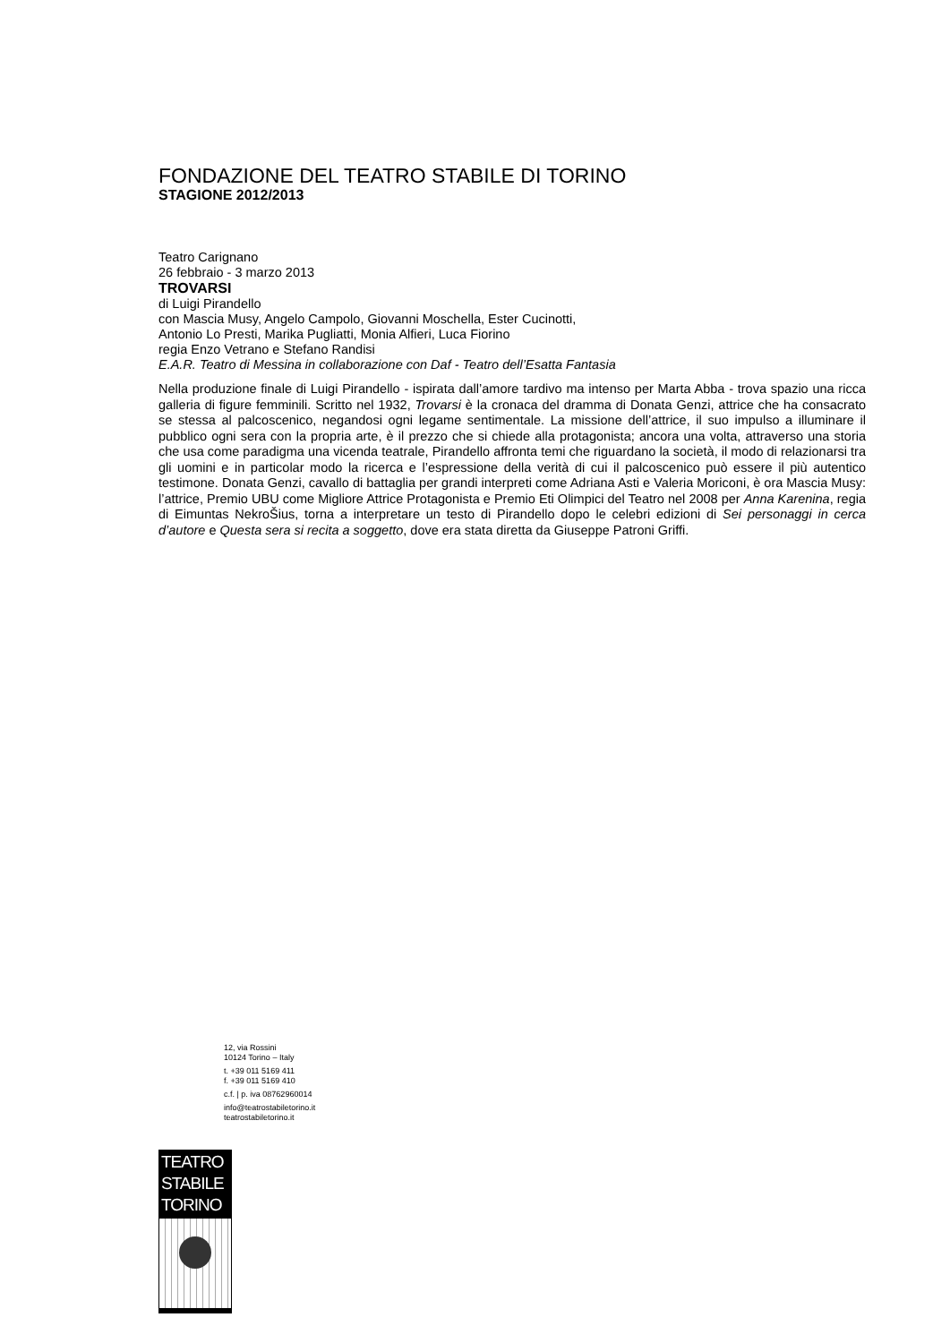FONDAZIONE DEL TEATRO STABILE DI TORINO
STAGIONE 2012/2013
Teatro Carignano
26 febbraio - 3 marzo 2013
TROVARSI
di Luigi Pirandello
con Mascia Musy, Angelo Campolo, Giovanni Moschella, Ester Cucinotti,
Antonio Lo Presti, Marika Pugliatti, Monia Alfieri, Luca Fiorino
regia Enzo Vetrano e Stefano Randisi
E.A.R. Teatro di Messina in collaborazione con Daf - Teatro dell’Esatta Fantasia
Nella produzione finale di Luigi Pirandello - ispirata dall’amore tardivo ma intenso per Marta Abba - trova spazio una ricca galleria di figure femminili. Scritto nel 1932, Trovarsi è la cronaca del dramma di Donata Genzi, attrice che ha consacrato se stessa al palcoscenico, negandosi ogni legame sentimentale. La missione dell’attrice, il suo impulso a illuminare il pubblico ogni sera con la propria arte, è il prezzo che si chiede alla protagonista; ancora una volta, attraverso una storia che usa come paradigma una vicenda teatrale, Pirandello affronta temi che riguardano la società, il modo di relazionarsi tra gli uomini e in particolar modo la ricerca e l’espressione della verità di cui il palcoscenico può essere il più autentico testimone. Donata Genzi, cavallo di battaglia per grandi interpreti come Adriana Asti e Valeria Moriconi, è ora Mascia Musy: l’attrice, Premio UBU come Migliore Attrice Protagonista e Premio Eti Olimpici del Teatro nel 2008 per Anna Karenina, regia di Eimuntas NekroŠius, torna a interpretare un testo di Pirandello dopo le celebri edizioni di Sei personaggi in cerca d’autore e Questa sera si recita a soggetto, dove era stata diretta da Giuseppe Patroni Griffi.
12, via Rossini
10124 Torino – Italy
t. +39 011 5169 411
f. +39 011 5169 410
c.f. | p. iva 08762960014
info@teatrostabiletorino.it
teatrostabiletorino.it
TEATRO
STABILE
TORINO